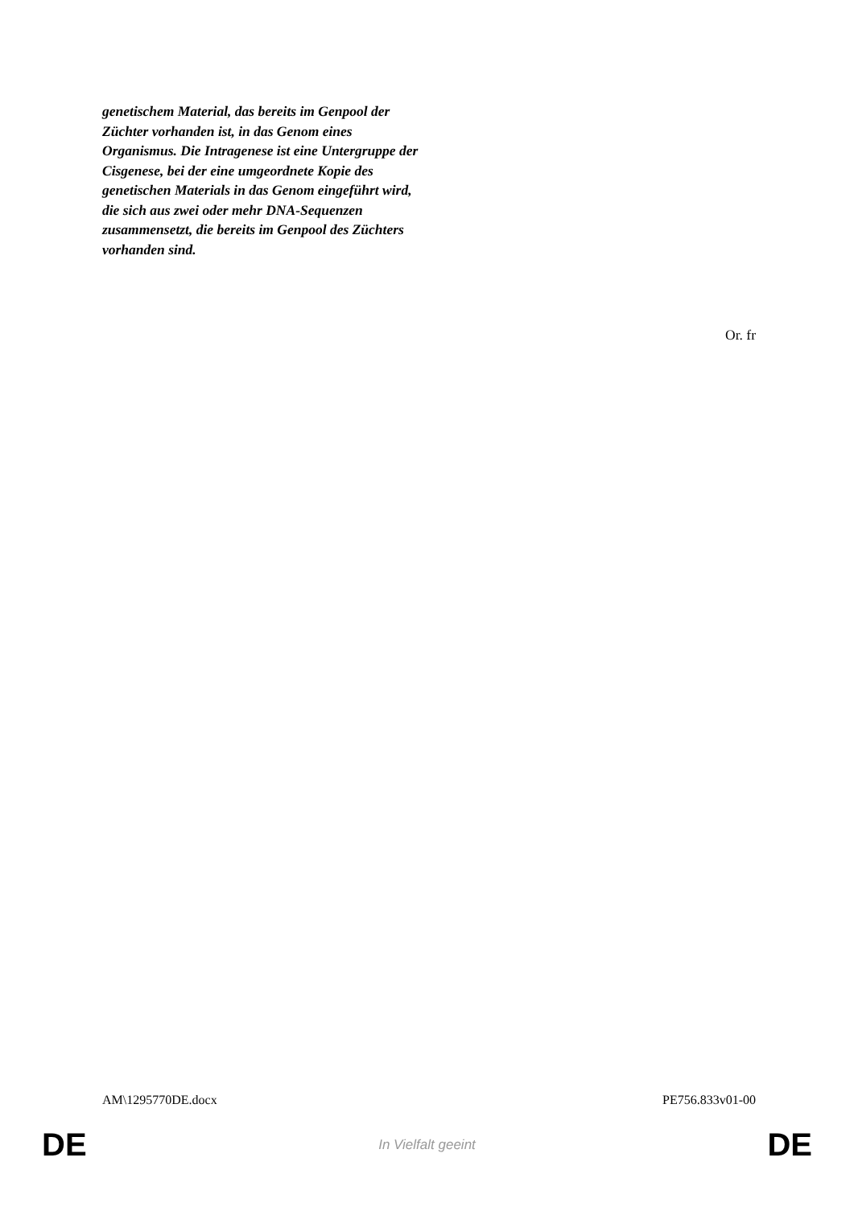genetischem Material, das bereits im Genpool der Züchter vorhanden ist, in das Genom eines Organismus. Die Intragenese ist eine Untergruppe der Cisgenese, bei der eine umgeordnete Kopie des genetischen Materials in das Genom eingeführt wird, die sich aus zwei oder mehr DNA-Sequenzen zusammensetzt, die bereits im Genpool des Züchters vorhanden sind.
Or. fr
AM\1295770DE.docx PE756.833v01-00
DE In Vielfalt geeint DE